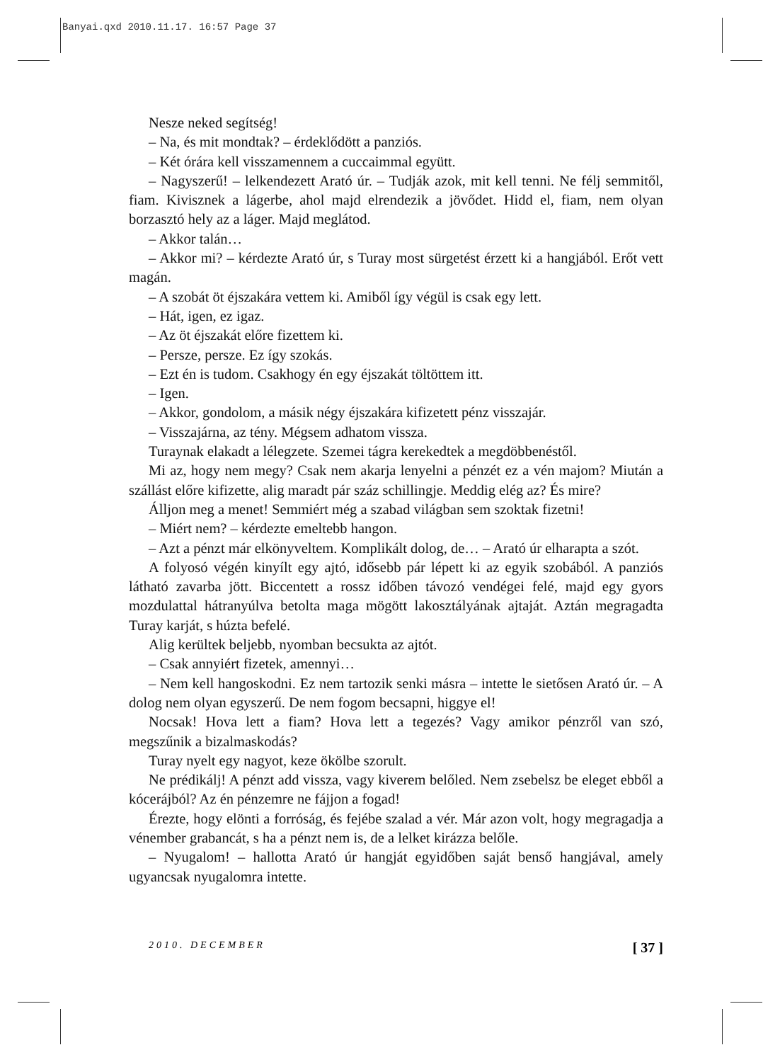Banyai.qxd 2010.11.17. 16:57 Page 37
Nesze neked segítség!
– Na, és mit mondtak? – érdeklődött a panziós.
– Két órára kell visszamennem a cuccaimmal együtt.
– Nagyszerű! – lelkendezett Arató úr. – Tudják azok, mit kell tenni. Ne félj semmitől, fiam. Kivisznek a lágerbe, ahol majd elrendezik a jövődet. Hidd el, fiam, nem olyan borzasztó hely az a láger. Majd meglátod.
– Akkor talán…
– Akkor mi? – kérdezte Arató úr, s Turay most sürgetést érzett ki a hangjából. Erőt vett magán.
– A szobát öt éjszakára vettem ki. Amiből így végül is csak egy lett.
– Hát, igen, ez igaz.
– Az öt éjszakát előre fizettem ki.
– Persze, persze. Ez így szokás.
– Ezt én is tudom. Csakhogy én egy éjszakát töltöttem itt.
– Igen.
– Akkor, gondolom, a másik négy éjszakára kifizetett pénz visszajár.
– Visszajárna, az tény. Mégsem adhatom vissza.
Turaynak elakadt a lélegzete. Szemei tágra kerekedtek a megdöbbenéstől.
Mi az, hogy nem megy? Csak nem akarja lenyelni a pénzét ez a vén majom? Miután a szállást előre kifizette, alig maradt pár száz schillingje. Meddig elég az? És mire?
Álljon meg a menet! Semmiért még a szabad világban sem szoktak fizetni!
– Miért nem? – kérdezte emeltebb hangon.
– Azt a pénzt már elkönyveltem. Komplikált dolog, de… – Arató úr elharapta a szót.
A folyosó végén kinyílt egy ajtó, idősebb pár lépett ki az egyik szobából. A panziós látható zavarba jött. Biccentett a rossz időben távozó vendégei felé, majd egy gyors mozdulattal hátranyúlva betolta maga mögött lakosztályának ajtaját. Aztán megragadta Turay karját, s húzta befelé.
Alig kerültek beljebb, nyomban becsukta az ajtót.
– Csak annyiért fizetek, amennyi…
– Nem kell hangoskodni. Ez nem tartozik senki másra – intette le sietősen Arató úr. – A dolog nem olyan egyszerű. De nem fogom becsapni, higgye el!
Nocsak! Hova lett a fiam? Hova lett a tegezés? Vagy amikor pénzről van szó, megszűnik a bizalmaskodás?
Turay nyelt egy nagyot, keze ökölbe szorult.
Ne prédikálj! A pénzt add vissza, vagy kiverem belőled. Nem zsebelsz be eleget ebből a kócerájból? Az én pénzemre ne fájjon a fogad!
Érezte, hogy elönti a forróság, és fejébe szalad a vér. Már azon volt, hogy megragadja a vénember grabancát, s ha a pénzt nem is, de a lelket kirázza belőle.
– Nyugalom! – hallotta Arató úr hangját egyidőben saját benső hangjával, amely ugyancsak nyugalomra intette.
2010. DECEMBER [ 37 ]